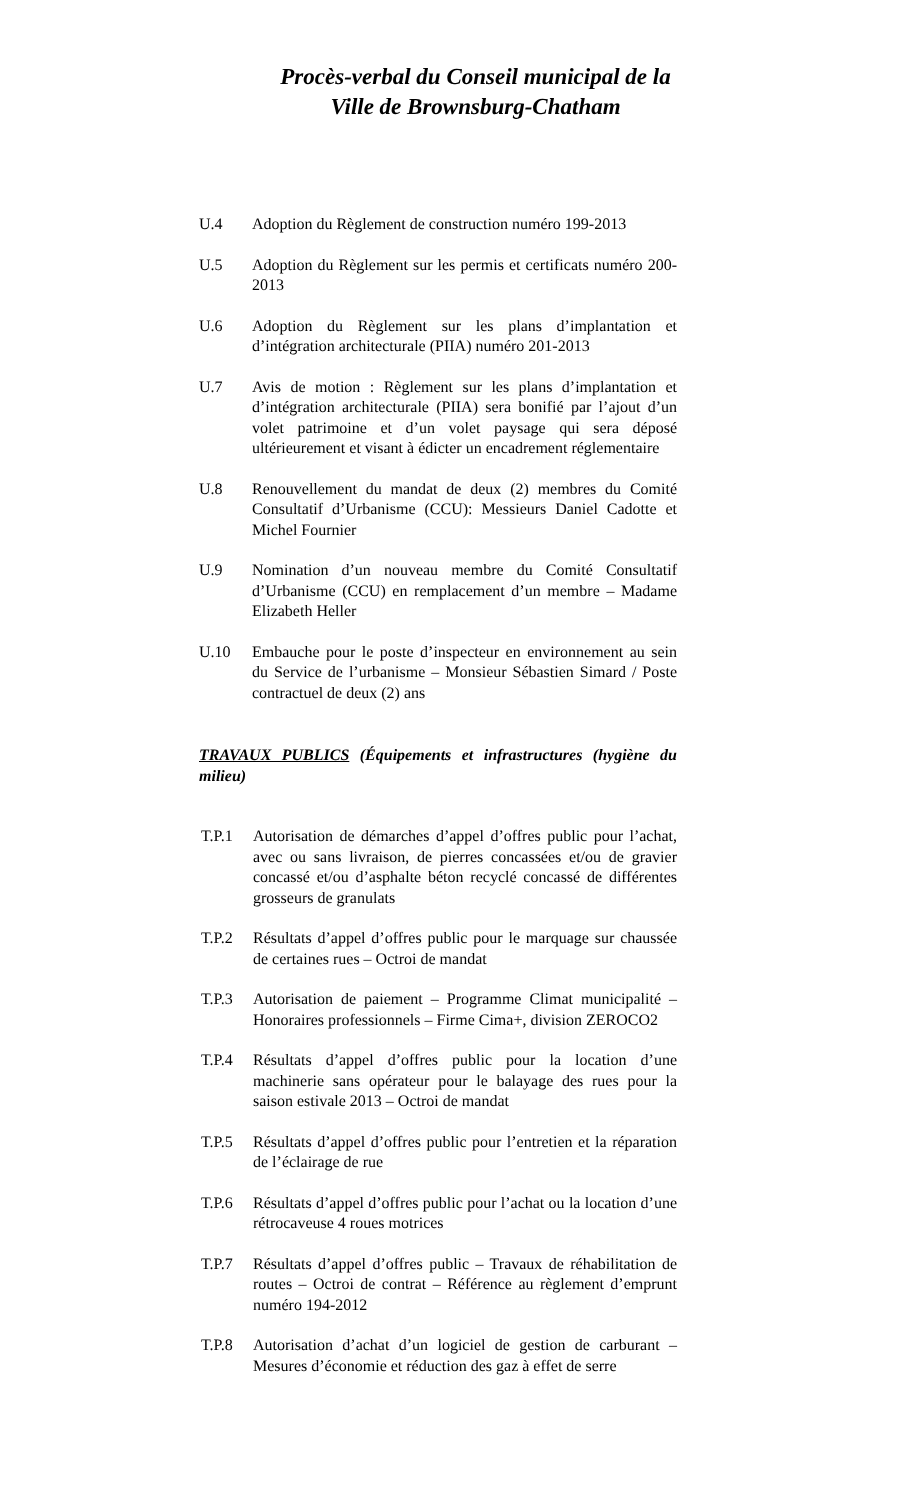Procès-verbal du Conseil municipal de la
Ville de Brownsburg-Chatham
U.4 Adoption du Règlement de construction numéro 199-2013
U.5 Adoption du Règlement sur les permis et certificats numéro 200-2013
U.6 Adoption du Règlement sur les plans d’implantation et d’intégration architecturale (PIIA) numéro 201-2013
U.7 Avis de motion : Règlement sur les plans d’implantation et d’intégration architecturale (PIIA) sera bonifié par l’ajout d’un volet patrimoine et d’un volet paysage qui sera déposé ultérieurement et visant à édicter un encadrement réglementaire
U.8 Renouvellement du mandat de deux (2) membres du Comité Consultatif d’Urbanisme (CCU): Messieurs Daniel Cadotte et Michel Fournier
U.9 Nomination d’un nouveau membre du Comité Consultatif d’Urbanisme (CCU) en remplacement d’un membre – Madame Elizabeth Heller
U.10 Embauche pour le poste d’inspecteur en environnement au sein du Service de l’urbanisme – Monsieur Sébastien Simard / Poste contractuel de deux (2) ans
TRAVAUX PUBLICS (Équipements et infrastructures (hygiène du milieu)
T.P.1 Autorisation de démarches d’appel d’offres public pour l’achat, avec ou sans livraison, de pierres concassées et/ou de gravier concassé et/ou d’asphalte béton recyclé concassé de différentes grosseurs de granulats
T.P.2 Résultats d’appel d’offres public pour le marquage sur chaussée de certaines rues – Octroi de mandat
T.P.3 Autorisation de paiement – Programme Climat municipalité – Honoraires professionnels – Firme Cima+, division ZEROCO2
T.P.4 Résultats d’appel d’offres public pour la location d’une machinerie sans opérateur pour le balayage des rues pour la saison estivale 2013 – Octroi de mandat
T.P.5 Résultats d’appel d’offres public pour l’entretien et la réparation de l’éclairage de rue
T.P.6 Résultats d’appel d’offres public pour l’achat ou la location d’une rétrocaveuse 4 roues motrices
T.P.7 Résultats d’appel d’offres public – Travaux de réhabilitation de routes – Octroi de contrat – Référence au règlement d’emprunt numéro 194-2012
T.P.8 Autorisation d’achat d’un logiciel de gestion de carburant – Mesures d’économie et réduction des gaz à effet de serre